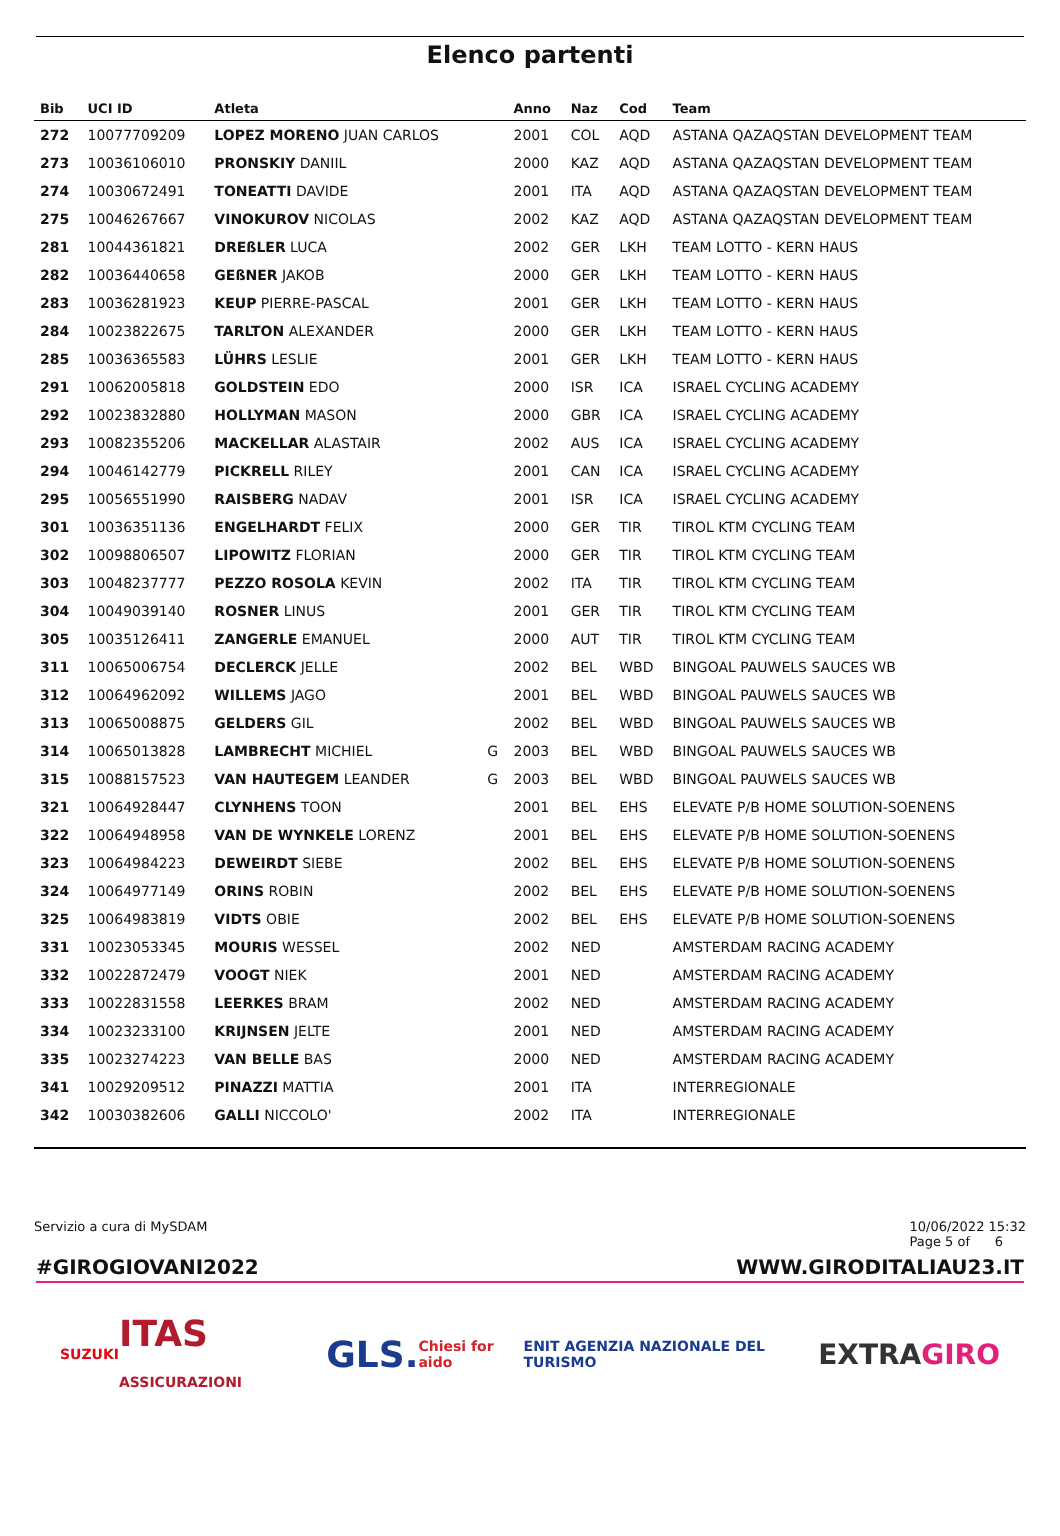Elenco partenti
| Bib | UCI ID | Atleta | | Anno | Naz | Cod | Team |
| --- | --- | --- | --- | --- | --- | --- | --- |
| 272 | 10077709209 | LOPEZ MORENO JUAN CARLOS | | 2001 | COL | AQD | ASTANA QAZAQSTAN DEVELOPMENT TEAM |
| 273 | 10036106010 | PRONSKIY DANIIL | | 2000 | KAZ | AQD | ASTANA QAZAQSTAN DEVELOPMENT TEAM |
| 274 | 10030672491 | TONEATTI DAVIDE | | 2001 | ITA | AQD | ASTANA QAZAQSTAN DEVELOPMENT TEAM |
| 275 | 10046267667 | VINOKUROV NICOLAS | | 2002 | KAZ | AQD | ASTANA QAZAQSTAN DEVELOPMENT TEAM |
| 281 | 10044361821 | DREßLER LUCA | | 2002 | GER | LKH | TEAM LOTTO - KERN HAUS |
| 282 | 10036440658 | GEßNER JAKOB | | 2000 | GER | LKH | TEAM LOTTO - KERN HAUS |
| 283 | 10036281923 | KEUP PIERRE-PASCAL | | 2001 | GER | LKH | TEAM LOTTO - KERN HAUS |
| 284 | 10023822675 | TARLTON ALEXANDER | | 2000 | GER | LKH | TEAM LOTTO - KERN HAUS |
| 285 | 10036365583 | LÜHRS LESLIE | | 2001 | GER | LKH | TEAM LOTTO - KERN HAUS |
| 291 | 10062005818 | GOLDSTEIN EDO | | 2000 | ISR | ICA | ISRAEL CYCLING ACADEMY |
| 292 | 10023832880 | HOLLYMAN MASON | | 2000 | GBR | ICA | ISRAEL CYCLING ACADEMY |
| 293 | 10082355206 | MACKELLAR ALASTAIR | | 2002 | AUS | ICA | ISRAEL CYCLING ACADEMY |
| 294 | 10046142779 | PICKRELL RILEY | | 2001 | CAN | ICA | ISRAEL CYCLING ACADEMY |
| 295 | 10056551990 | RAISBERG NADAV | | 2001 | ISR | ICA | ISRAEL CYCLING ACADEMY |
| 301 | 10036351136 | ENGELHARDT FELIX | | 2000 | GER | TIR | TIROL KTM CYCLING TEAM |
| 302 | 10098806507 | LIPOWITZ FLORIAN | | 2000 | GER | TIR | TIROL KTM CYCLING TEAM |
| 303 | 10048237777 | PEZZO ROSOLA KEVIN | | 2002 | ITA | TIR | TIROL KTM CYCLING TEAM |
| 304 | 10049039140 | ROSNER LINUS | | 2001 | GER | TIR | TIROL KTM CYCLING TEAM |
| 305 | 10035126411 | ZANGERLE EMANUEL | | 2000 | AUT | TIR | TIROL KTM CYCLING TEAM |
| 311 | 10065006754 | DECLERCK JELLE | | 2002 | BEL | WBD | BINGOAL PAUWELS SAUCES WB |
| 312 | 10064962092 | WILLEMS JAGO | | 2001 | BEL | WBD | BINGOAL PAUWELS SAUCES WB |
| 313 | 10065008875 | GELDERS GIL | | 2002 | BEL | WBD | BINGOAL PAUWELS SAUCES WB |
| 314 | 10065013828 | LAMBRECHT MICHIEL | G | 2003 | BEL | WBD | BINGOAL PAUWELS SAUCES WB |
| 315 | 10088157523 | VAN HAUTEGEM LEANDER | G | 2003 | BEL | WBD | BINGOAL PAUWELS SAUCES WB |
| 321 | 10064928447 | CLYNHENS TOON | | 2001 | BEL | EHS | ELEVATE P/B HOME SOLUTION-SOENENS |
| 322 | 10064948958 | VAN DE WYNKELE LORENZ | | 2001 | BEL | EHS | ELEVATE P/B HOME SOLUTION-SOENENS |
| 323 | 10064984223 | DEWEIRDT SIEBE | | 2002 | BEL | EHS | ELEVATE P/B HOME SOLUTION-SOENENS |
| 324 | 10064977149 | ORINS ROBIN | | 2002 | BEL | EHS | ELEVATE P/B HOME SOLUTION-SOENENS |
| 325 | 10064983819 | VIDTS OBIE | | 2002 | BEL | EHS | ELEVATE P/B HOME SOLUTION-SOENENS |
| 331 | 10023053345 | MOURIS WESSEL | | 2002 | NED | | AMSTERDAM RACING ACADEMY |
| 332 | 10022872479 | VOOGT NIEK | | 2001 | NED | | AMSTERDAM RACING ACADEMY |
| 333 | 10022831558 | LEERKES BRAM | | 2002 | NED | | AMSTERDAM RACING ACADEMY |
| 334 | 10023233100 | KRIJNSEN JELTE | | 2001 | NED | | AMSTERDAM RACING ACADEMY |
| 335 | 10023274223 | VAN BELLE BAS | | 2000 | NED | | AMSTERDAM RACING ACADEMY |
| 341 | 10029209512 | PINAZZI MATTIA | | 2001 | ITA | | INTERREGIONALE |
| 342 | 10030382606 | GALLI NICCOLO' | | 2002 | ITA | | INTERREGIONALE |
Servizio a cura di MySDAM 10/06/2022 15:32
Page 5 of 6
#GIROGIOVANI2022 WWW.GIRODITALIAU23.IT
SUZUKI ITAS ASSICURAZIONI GLS. Chiesi for aido ENIT AGENZIA NAZIONALE DEL TURISMO EXTRAGIRO